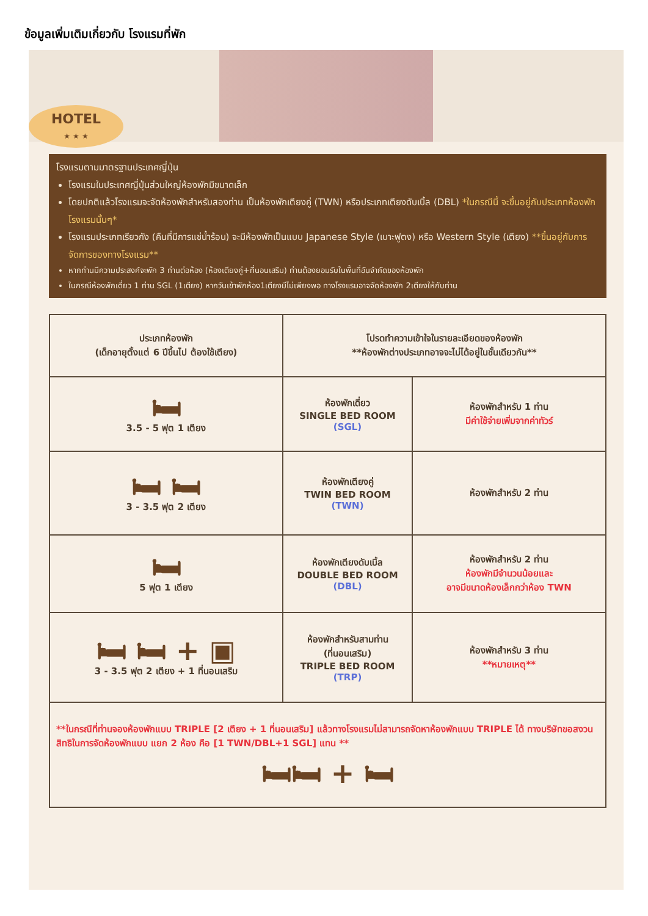ข้อมูลเพิ่มเติมเกี่ยวกับ โรงแรมที่พัก
HOTEL
★ ★ ★
โรงแรมตามมาตรฐานประเทศญี่ปุ่น
โรงแรมในประเทศญี่ปุ่นส่วนใหญ่ห้องพักมีขนาดเล็ก
โดยปกติแล้วโรงแรมจะจัดห้องพักสำหรับสองท่าน เป็นห้องพักเตียงคู่ (TWN) หรือประเภทเตียงดับเบิ้ล (DBL) *ในกรณีนี้ จะขึ้นอยู่กับประเภทห้องพักโรงแรมนั้นๆ*
โรงแรมประเภทเรียวกัง (คืนที่มีการแช่น้ำร้อน) จะมีห้องพักเป็นแบบ Japanese Style (เบาะฟูตง) หรือ Western Style (เตียง) **ขึ้นอยู่กับการจัดการของทางโรงแรม**
หากท่านมีความประสงค์จะพัก 3 ท่านต่อห้อง (ห้องเตียงคู่+ที่นอนเสริม) ท่านต้องยอมรับในพื้นที่อันจำกัดของห้องพัก
ในกรณีห้องพักเดี่ยว 1 ท่าน SGL (1เตียง) หากวันเข้าพักห้อง1เตียงมีไม่เพียงพอ ทางโรงแรมอาจจัดห้องพัก 2เตียงให้กับท่าน
| ประเภทห้องพัก (เด็กอายุตั้งแต่ 6 ปีขึ้นไป ต้องใช้เตียง) | โปรดทำความเข้าใจในรายละเอียดของห้องพัก **ห้องพักต่างประเภทอาจจะไม่ได้อยู่ในชั้นเดียวกัน** | |
| --- | --- | --- |
| 🛏 3.5 - 5 ฟุต 1 เตียง | ห้องพักเดี่ยว SINGLE BED ROOM (SGL) | ห้องพักสำหรับ 1 ท่าน มีค่าใช้จ่ายเพิ่มจากค่าทัวร์ |
| 🛏 🛏 3 - 3.5 ฟุต 2 เตียง | ห้องพักเตียงคู่ TWIN BED ROOM (TWN) | ห้องพักสำหรับ 2 ท่าน |
| 🛏 5 ฟุต 1 เตียง | ห้องพักเตียงดับเบิ้ล DOUBLE BED ROOM (DBL) | ห้องพักสำหรับ 2 ท่าน ห้องพักมีจำนวนน้อยและ อาจมีขนาดห้องเล็กกว่าห้อง TWN |
| 🛏 🛏 + ▣ 3 - 3.5 ฟุต 2 เตียง + 1 ที่นอนเสริม | ห้องพักสำหรับสามท่าน (ที่นอนเสริม) TRIPLE BED ROOM (TRP) | ห้องพักสำหรับ 3 ท่าน **หมายเหตุ** |
| **ในกรณีที่ท่านจองห้องพักแบบ TRIPLE [2 เตียง + 1 ที่นอนเสริม] แล้วทางโรงแรมไม่สามารถจัดหาห้องพักแบบ TRIPLE ได้ ทางบริษัทขอสงวนสิทธิในการจัดห้องพักแบบ แยก 2 ห้อง คือ [1 TWN/DBL+1 SGL] แทน ** 🛏🛏 + 🛏 | | |